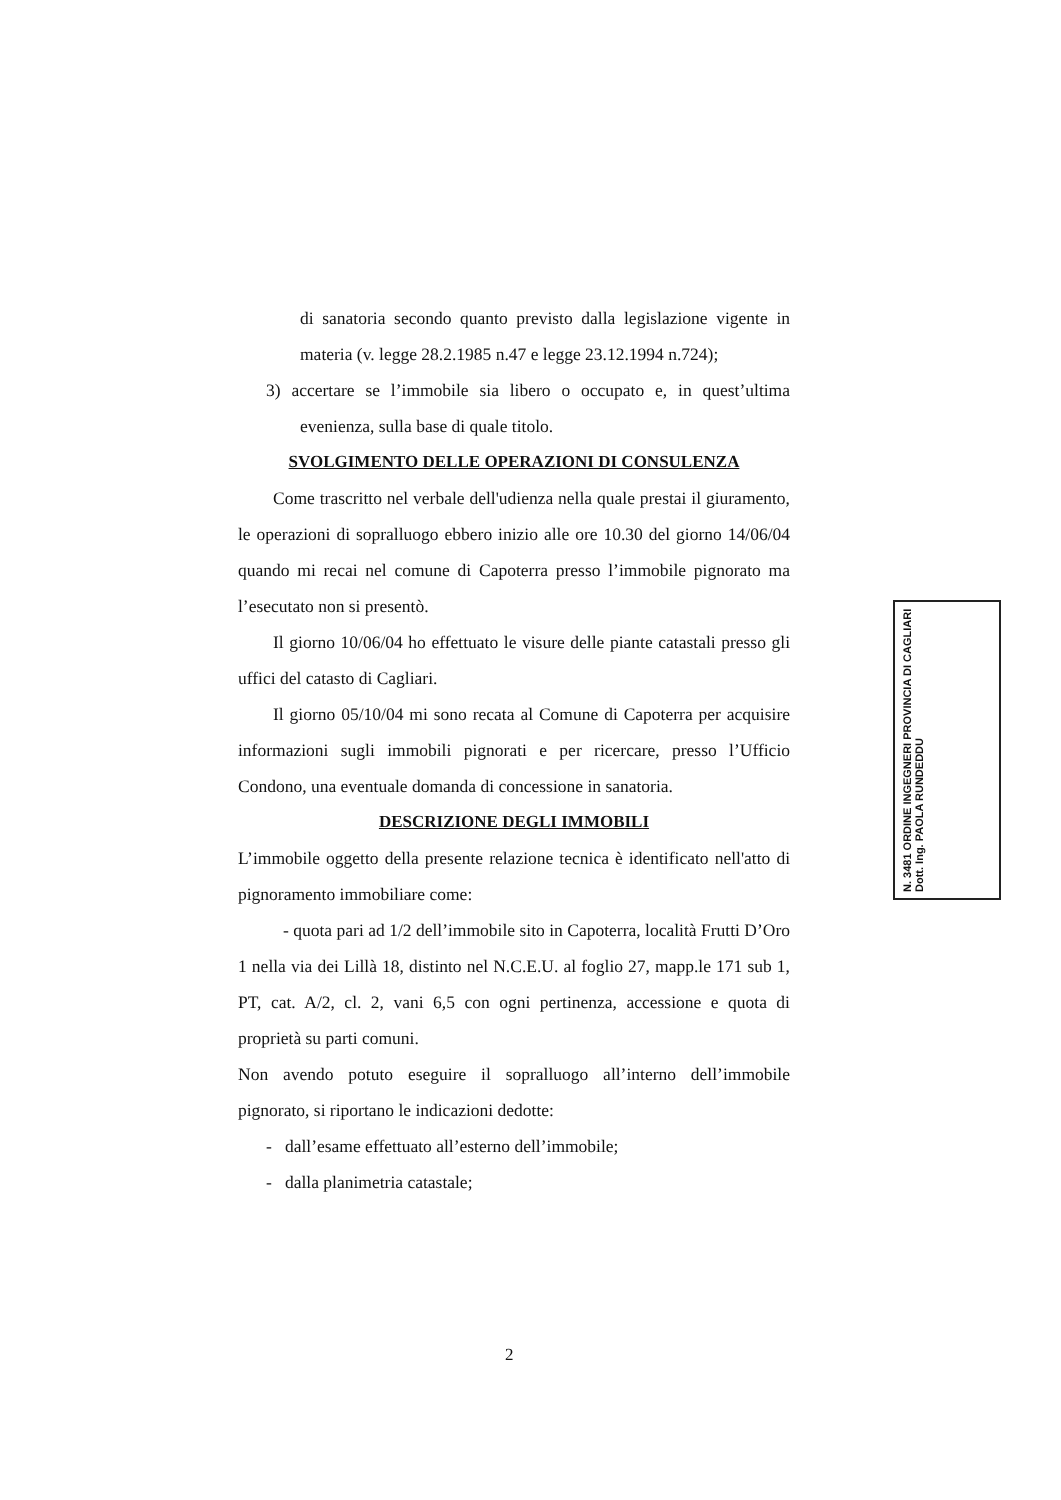di sanatoria secondo quanto previsto dalla legislazione vigente in materia (v. legge 28.2.1985 n.47 e legge 23.12.1994 n.724);
3) accertare se l’immobile sia libero o occupato e, in quest’ultima evenienza, sulla base di quale titolo.
SVOLGIMENTO DELLE OPERAZIONI DI CONSULENZA
Come trascritto nel verbale dell'udienza nella quale prestai il giuramento, le operazioni di sopralluogo ebbero inizio alle ore 10.30 del giorno 14/06/04 quando mi recai nel comune di Capoterra presso l’immobile pignorato ma l’esecutato non si presentò.
Il giorno 10/06/04 ho effettuato le visure delle piante catastali presso gli uffici del catasto di Cagliari.
Il giorno 05/10/04 mi sono recata al Comune di Capoterra per acquisire informazioni sugli immobili pignorati e per ricercare, presso l’Ufficio Condono, una eventuale domanda di concessione in sanatoria.
DESCRIZIONE DEGLI IMMOBILI
L’immobile oggetto della presente relazione tecnica è identificato nell'atto di pignoramento immobiliare come:
- quota pari ad 1/2 dell’immobile sito in Capoterra, località Frutti D’Oro 1 nella via dei Lillà 18, distinto nel N.C.E.U. al foglio 27, mapp.le 171 sub 1, PT, cat. A/2, cl. 2, vani 6,5 con ogni pertinenza, accessione e quota di proprietà su parti comuni.
Non avendo potuto eseguire il sopralluogo all’interno dell’immobile pignorato, si riportano le indicazioni dedotte:
- dall’esame effettuato all’esterno dell’immobile;
- dalla planimetria catastale;
N. 3481 ORDINE INGEGNERI PROVINCIA DI CAGLIARI Dott. Ing. PAOLA RUNDEDDU
2